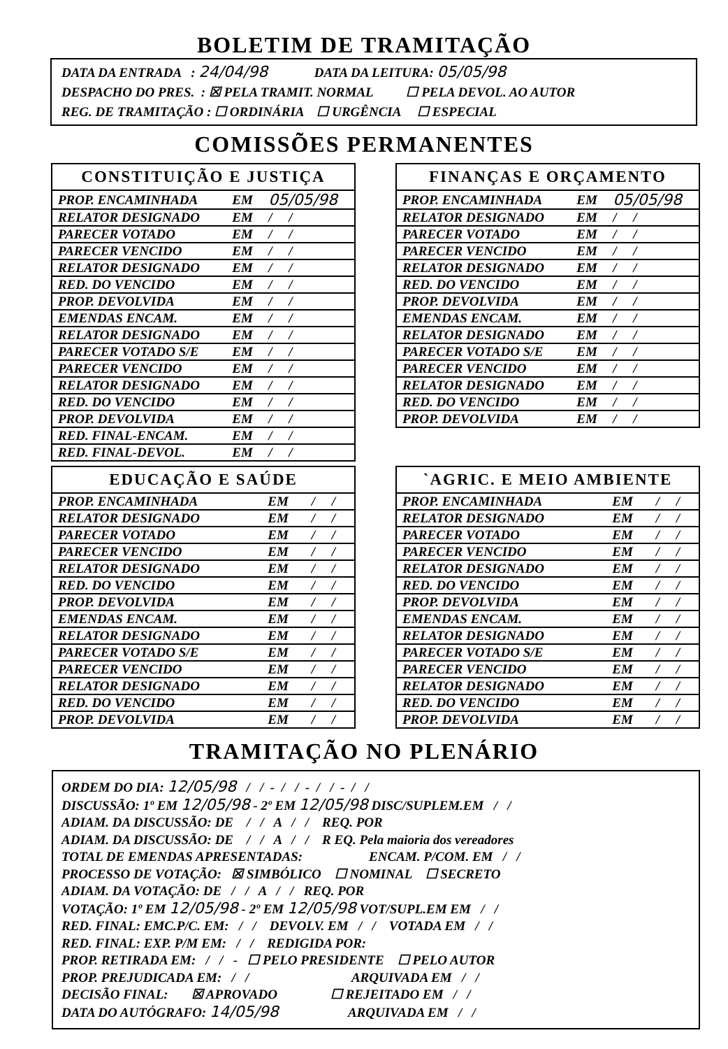BOLETIM DE TRAMITAÇÃO
DATA DA ENTRADA : 24/04/98 DATA DA LEITURA: 05/05/98
DESPACHO DO PRES. : ☒ PELA TRAMIT. NORMAL ☐ PELA DEVOL. AO AUTOR
REG. DE TRAMITAÇÃO : ☐ ORDINÁRIA ☐ URGÊNCIA ☐ ESPECIAL
COMISSÕES PERMANENTES
| CONSTITUIÇÃO E JUSTIÇA | | |
| --- | --- | --- |
| PROP. ENCAMINHADA | EM | 05/05/98 |
| RELATOR DESIGNADO | EM | / / |
| PARECER VOTADO | EM | / / |
| PARECER VENCIDO | EM | / / |
| RELATOR DESIGNADO | EM | / / |
| RED. DO VENCIDO | EM | / / |
| PROP. DEVOLVIDA | EM | / / |
| EMENDAS ENCAM. | EM | / / |
| RELATOR DESIGNADO | EM | / / |
| PARECER VOTADO S/E | EM | / / |
| PARECER VENCIDO | EM | / / |
| RELATOR DESIGNADO | EM | / / |
| RED. DO VENCIDO | EM | / / |
| PROP. DEVOLVIDA | EM | / / |
| RED. FINAL-ENCAM. | EM | / / |
| RED. FINAL-DEVOL. | EM | / / |
| FINANÇAS E ORÇAMENTO | | |
| --- | --- | --- |
| PROP. ENCAMINHADA | EM | 05/05/98 |
| RELATOR DESIGNADO | EM | / / |
| PARECER VOTADO | EM | / / |
| PARECER VENCIDO | EM | / / |
| RELATOR DESIGNADO | EM | / / |
| RED. DO VENCIDO | EM | / / |
| PROP. DEVOLVIDA | EM | / / |
| EMENDAS ENCAM. | EM | / / |
| RELATOR DESIGNADO | EM | / / |
| PARECER VOTADO S/E | EM | / / |
| PARECER VENCIDO | EM | / / |
| RELATOR DESIGNADO | EM | / / |
| RED. DO VENCIDO | EM | / / |
| PROP. DEVOLVIDA | EM | / / |
| EDUCAÇÃO E SAÚDE | | |
| --- | --- | --- |
| PROP. ENCAMINHADA | EM | / / |
| RELATOR DESIGNADO | EM | / / |
| PARECER VOTADO | EM | / / |
| PARECER VENCIDO | EM | / / |
| RELATOR DESIGNADO | EM | / / |
| RED. DO VENCIDO | EM | / / |
| PROP. DEVOLVIDA | EM | / / |
| EMENDAS ENCAM. | EM | / / |
| RELATOR DESIGNADO | EM | / / |
| PARECER VOTADO S/E | EM | / / |
| PARECER VENCIDO | EM | / / |
| RELATOR DESIGNADO | EM | / / |
| RED. DO VENCIDO | EM | / / |
| PROP. DEVOLVIDA | EM | / / |
| `AGRIC. E MEIO AMBIENTE | | |
| --- | --- | --- |
| PROP. ENCAMINHADA | EM | / / |
| RELATOR DESIGNADO | EM | / / |
| PARECER VOTADO | EM | / / |
| PARECER VENCIDO | EM | / / |
| RELATOR DESIGNADO | EM | / / |
| RED. DO VENCIDO | EM | / / |
| PROP. DEVOLVIDA | EM | / / |
| EMENDAS ENCAM. | EM | / / |
| RELATOR DESIGNADO | EM | / / |
| PARECER VOTADO S/E | EM | / / |
| PARECER VENCIDO | EM | / / |
| RELATOR DESIGNADO | EM | / / |
| RED. DO VENCIDO | EM | / / |
| PROP. DEVOLVIDA | EM | / / |
TRAMITAÇÃO NO PLENÁRIO
ORDEM DO DIA: 12/05/98 / / - / / - / / - / /
DISCUSSÃO: 1º EM 12/05/98 - 2º EM 12/05/98 DISC/SUPLEM.EM / /
ADIAM. DA DISCUSSÃO: DE / / A / / REQ. POR
ADIAM. DA DISCUSSÃO: DE / / A / / R EQ. Pela maioria dos vereadores
TOTAL DE EMENDAS APRESENTADAS: ENCAM. P/COM. EM / /
PROCESSO DE VOTAÇÃO: ☒ SIMBÓLICO ☐ NOMINAL ☐ SECRETO
ADIAM. DA VOTAÇÃO: DE / / A / / REQ. POR
VOTAÇÃO: 1º EM 12/05/98 - 2º EM 12/05/98 VOT/SUPL.EM EM / /
RED. FINAL: EMC.P/C. EM: / / DEVOLV. EM / / VOTADA EM / /
RED. FINAL: EXP. P/M EM: / / REDIGIDA POR:
PROP. RETIRADA EM: / / - ☐ PELO PRESIDENTE ☐ PELO AUTOR
PROP. PREJUDICADA EM: / / ARQUIVADA EM / /
DECISÃO FINAL: ☒ APROVADO ☐ REJEITADO EM / /
DATA DO AUTÓGRAFO: 14/05/98 ARQUIVADA EM / /